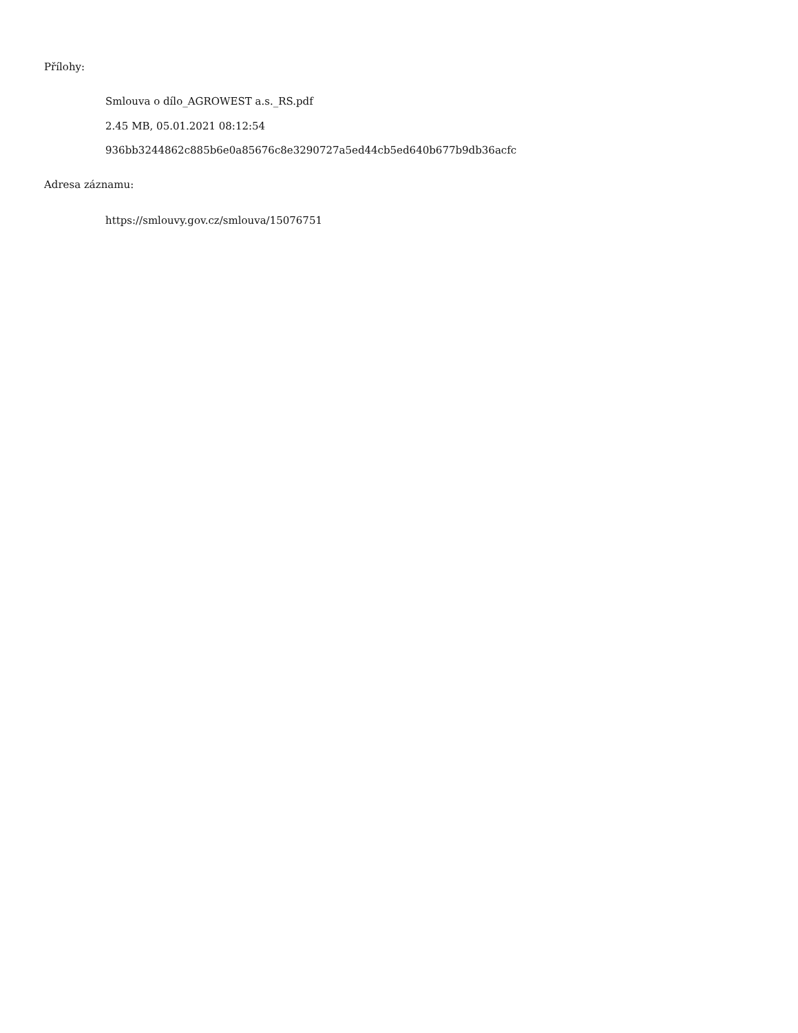Přílohy:
Smlouva o dílo_AGROWEST a.s._RS.pdf
2.45 MB, 05.01.2021 08:12:54
936bb3244862c885b6e0a85676c8e3290727a5ed44cb5ed640b677b9db36acfc
Adresa záznamu:
https://smlouvy.gov.cz/smlouva/15076751